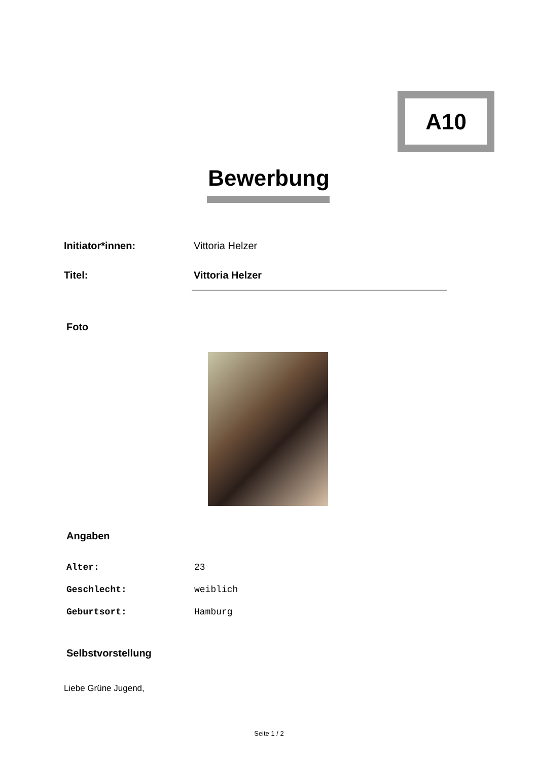A10
Bewerbung
| Initiator*innen: | Vittoria Helzer |
| Titel: | Vittoria Helzer |
Foto
Angaben
| Alter: | 23 |
| Geschlecht: | weiblich |
| Geburtsort: | Hamburg |
Selbstvorstellung
Liebe Grüne Jugend,
Seite 1 / 2